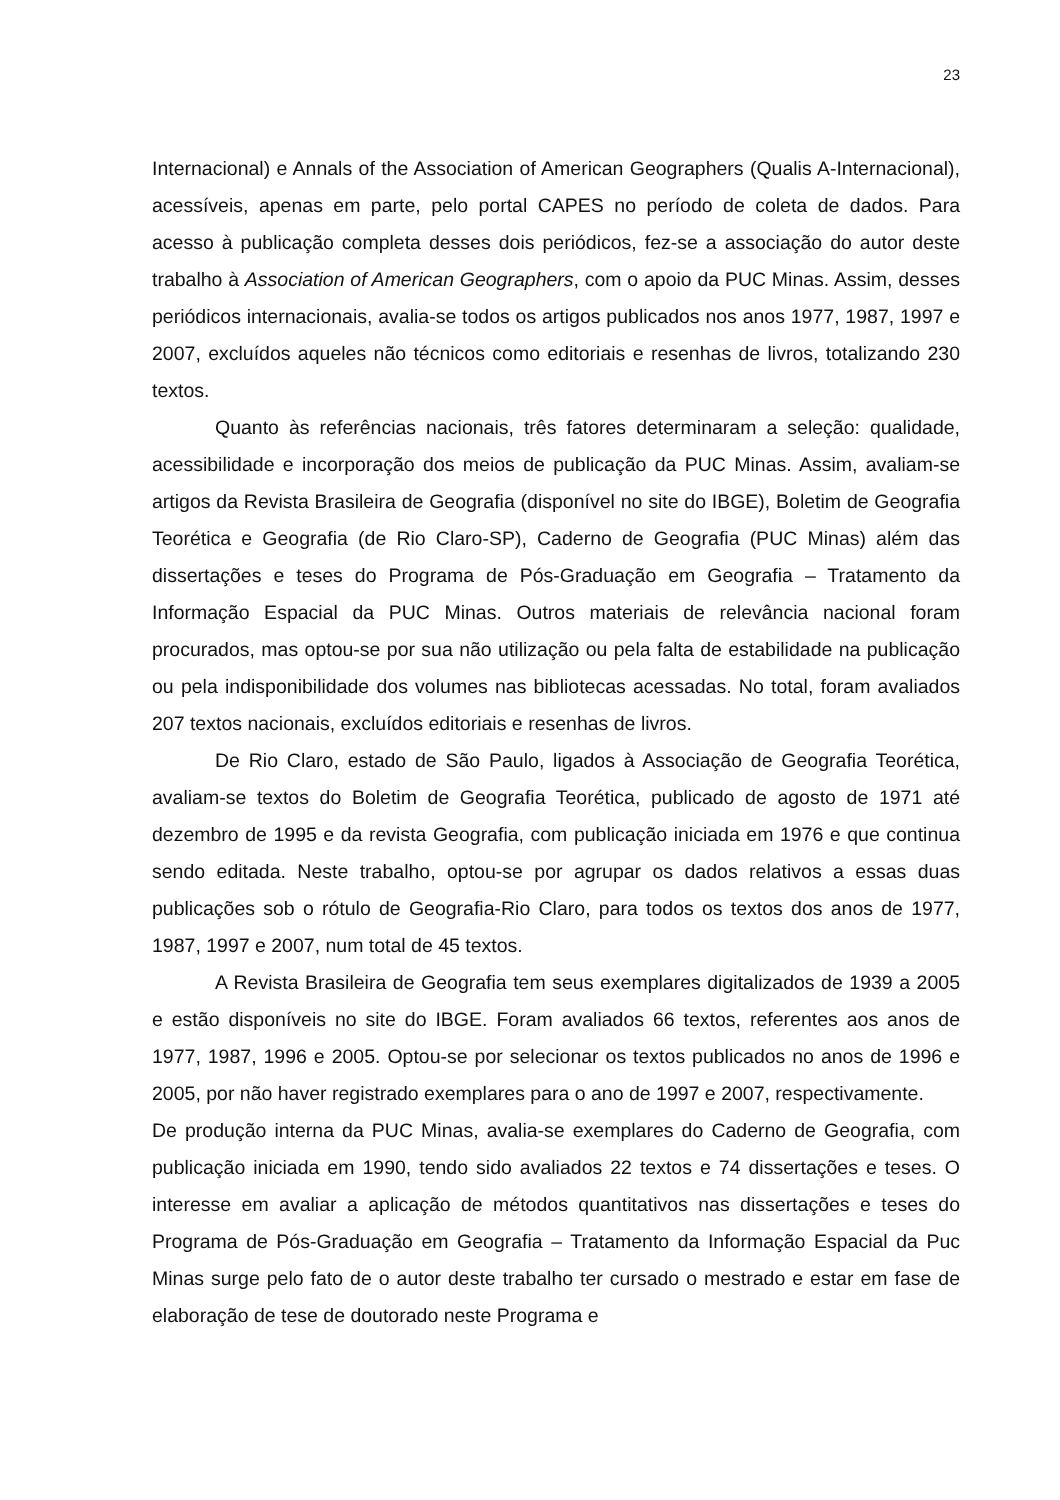23
Internacional) e Annals of the Association of American Geographers (Qualis A-Internacional), acessíveis, apenas em parte, pelo portal CAPES no período de coleta de dados. Para acesso à publicação completa desses dois periódicos, fez-se a associação do autor deste trabalho à Association of American Geographers, com o apoio da PUC Minas. Assim, desses periódicos internacionais, avalia-se todos os artigos publicados nos anos 1977, 1987, 1997 e 2007, excluídos aqueles não técnicos como editoriais e resenhas de livros, totalizando 230 textos.
Quanto às referências nacionais, três fatores determinaram a seleção: qualidade, acessibilidade e incorporação dos meios de publicação da PUC Minas. Assim, avaliam-se artigos da Revista Brasileira de Geografia (disponível no site do IBGE), Boletim de Geografia Teorética e Geografia (de Rio Claro-SP), Caderno de Geografia (PUC Minas) além das dissertações e teses do Programa de Pós-Graduação em Geografia – Tratamento da Informação Espacial da PUC Minas. Outros materiais de relevância nacional foram procurados, mas optou-se por sua não utilização ou pela falta de estabilidade na publicação ou pela indisponibilidade dos volumes nas bibliotecas acessadas. No total, foram avaliados 207 textos nacionais, excluídos editoriais e resenhas de livros.
De Rio Claro, estado de São Paulo, ligados à Associação de Geografia Teorética, avaliam-se textos do Boletim de Geografia Teorética, publicado de agosto de 1971 até dezembro de 1995 e da revista Geografia, com publicação iniciada em 1976 e que continua sendo editada. Neste trabalho, optou-se por agrupar os dados relativos a essas duas publicações sob o rótulo de Geografia-Rio Claro, para todos os textos dos anos de 1977, 1987, 1997 e 2007, num total de 45 textos.
A Revista Brasileira de Geografia tem seus exemplares digitalizados de 1939 a 2005 e estão disponíveis no site do IBGE. Foram avaliados 66 textos, referentes aos anos de 1977, 1987, 1996 e 2005. Optou-se por selecionar os textos publicados no anos de 1996 e 2005, por não haver registrado exemplares para o ano de 1997 e 2007, respectivamente.
De produção interna da PUC Minas, avalia-se exemplares do Caderno de Geografia, com publicação iniciada em 1990, tendo sido avaliados 22 textos e 74 dissertações e teses. O interesse em avaliar a aplicação de métodos quantitativos nas dissertações e teses do Programa de Pós-Graduação em Geografia – Tratamento da Informação Espacial da Puc Minas surge pelo fato de o autor deste trabalho ter cursado o mestrado e estar em fase de elaboração de tese de doutorado neste Programa e